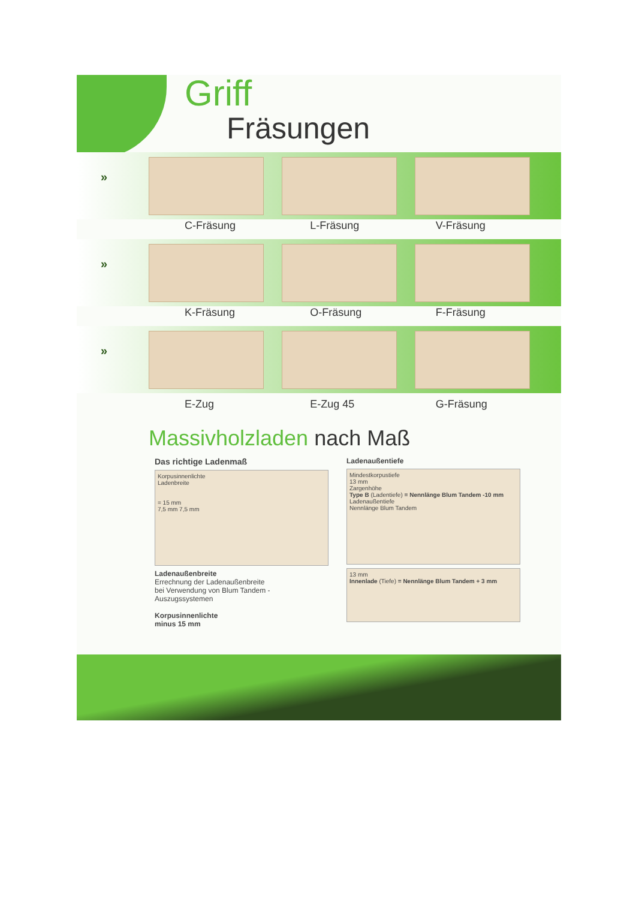Griff
Fräsungen
»
C-Fräsung L-Fräsung V-Fräsung
»
K-Fräsung O-Fräsung F-Fräsung
»
E-Zug E-Zug 45 G-Fräsung
Massivholzladen nach Maß
Das richtige Ladenmaß
Korpusinnenlichte
Ladenbreite
= 15 mm
7,5 mm 7,5 mm
Ladenaußenbreite
Errechnung der Ladenaußenbreite
bei Verwendung von Blum Tandem - Auszugssystemen
Korpusinnenlichte
minus 15 mm
Ladenaußentiefe
Mindestkorpustiefe
13 mm
Zargenhöhe
Type B (Ladentiefe) = Nennlänge Blum Tandem -10 mm
Ladenaußentiefe
Nennlänge Blum Tandem
13 mm
Innenlade (Tiefe) = Nennlänge Blum Tandem + 3 mm